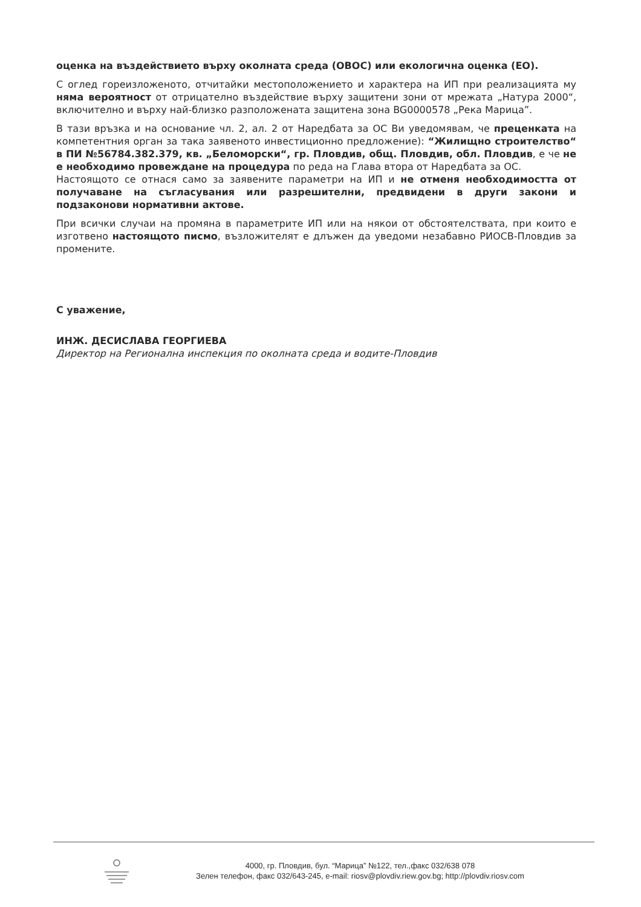оценка на въздействието върху околната среда (ОВОС) или екологична оценка (ЕО).
С оглед гореизложеното, отчитайки местоположението и характера на ИП при реализацията му няма вероятност от отрицателно въздействие върху защитени зони от мрежата „Натура 2000“, включително и върху най-близко разположената защитена зона BG0000578 „Река Марица”.
В тази връзка и на основание чл. 2, ал. 2 от Наредбата за ОС Ви уведомявам, че преценката на компетентния орган за така заявеното инвестиционно предложение): “Жилищно строителство“ в ПИ №56784.382.379, кв. „Беломорски“, гр. Пловдив, общ. Пловдив, обл. Пловдив, е че не е необходимо провеждане на процедура по реда на Глава втора от Наредбата за ОС.
Настоящото се отнася само за заявените параметри на ИП и не отменя необходимостта от получаване на съгласувания или разрешителни, предвидени в други закони и подзаконови нормативни актове.
При всички случаи на промяна в параметрите ИП или на някои от обстоятелствата, при които е изготвено настоящото писмо, възложителят е длъжен да уведоми незабавно РИОСВ-Пловдив за промените.
С уважение,
ИНЖ. ДЕСИСЛАВА ГЕОРГИЕВА
Директор на Регионална инспекция по околната среда и водите-Пловдив
4000, гр. Пловдив, бул. “Марица” №122, тел.,факс 032/638 078
Зелен телефон, факс 032/643-245, e-mail: riosv@plovdiv.riew.gov.bg; http://plovdiv.riosv.com